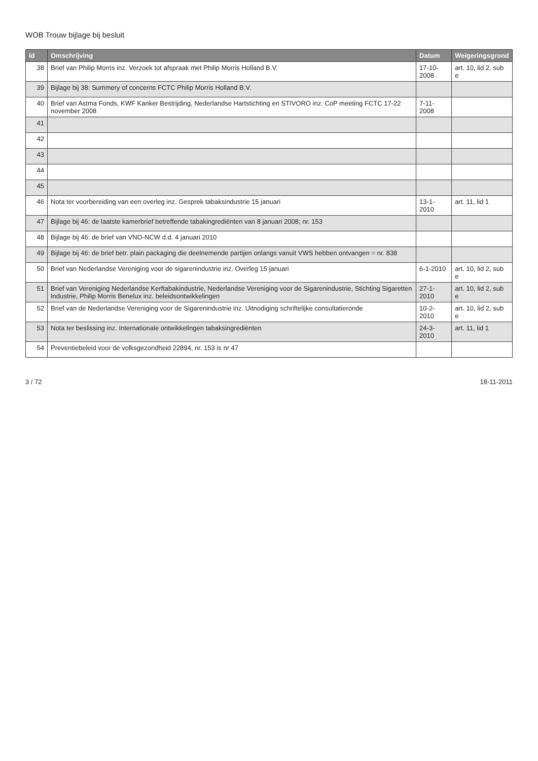WOB Trouw bijlage bij besluit
| Id | Omschrijving | Datum | Weigeringsgrond |
| --- | --- | --- | --- |
| 38 | Brief van Philip Morris inz. Verzoek tot afspraak met Philip Morris Holland B.V. | 17-10-2008 | art. 10, lid 2, sub e |
| 39 | Bijlage bij 38: Summery of concerns FCTC Philip Morris Holland B.V. | | |
| 40 | Brief van Astma Fonds, KWF Kanker Bestrijding, Nederlandse Hartstichting en STIVORO inz. CoP meeting FCTC 17-22 november 2008 | 7-11-2008 | |
| 41 | | | |
| 42 | | | |
| 43 | | | |
| 44 | | | |
| 45 | | | |
| 46 | Nota ter voorbereiding van een overleg inz. Gesprek tabaksindustrie 15 januari | 13-1-2010 | art. 11, lid 1 |
| 47 | Bijlage bij 46: de laatste kamerbrief betreffende tabakingrediënten van 8 januari 2008; nr. 153 | | |
| 48 | Bijlage bij 46: de brief van VNO-NCW d.d. 4 januari 2010 | | |
| 49 | Bijlage bij 46: de brief betr. plain packaging die deelnemende partijen onlangs vanuit VWS hebben ontvangen = nr. 838 | | |
| 50 | Brief van Nederlandse Vereniging voor de sigarenindustrie inz. Overleg 15 januari | 6-1-2010 | art. 10, lid 2, sub e |
| 51 | Brief van Vereniging Nederlandse Kerftabakindustrie, Nederlandse Vereniging voor de Sigarenindustrie, Stichting Sigaretten Industrie, Philip Morris Benelux inz. beleidsontwikkelingen | 27-1-2010 | art. 10, lid 2, sub e |
| 52 | Brief van de Nederlandse Vereniging voor de Sigarenindustrie inz. Uitnodiging schriftelijke consultatieronde | 10-2-2010 | art. 10, lid 2, sub e |
| 53 | Nota ter beslissing inz. Internationale ontwikkelingen tabaksingrediënten | 24-3-2010 | art. 11, lid 1 |
| 54 | Preventiebeleid voor de volksgezondheid 22894, nr. 153 is nr 47 | | |
3 / 72 18-11-2011